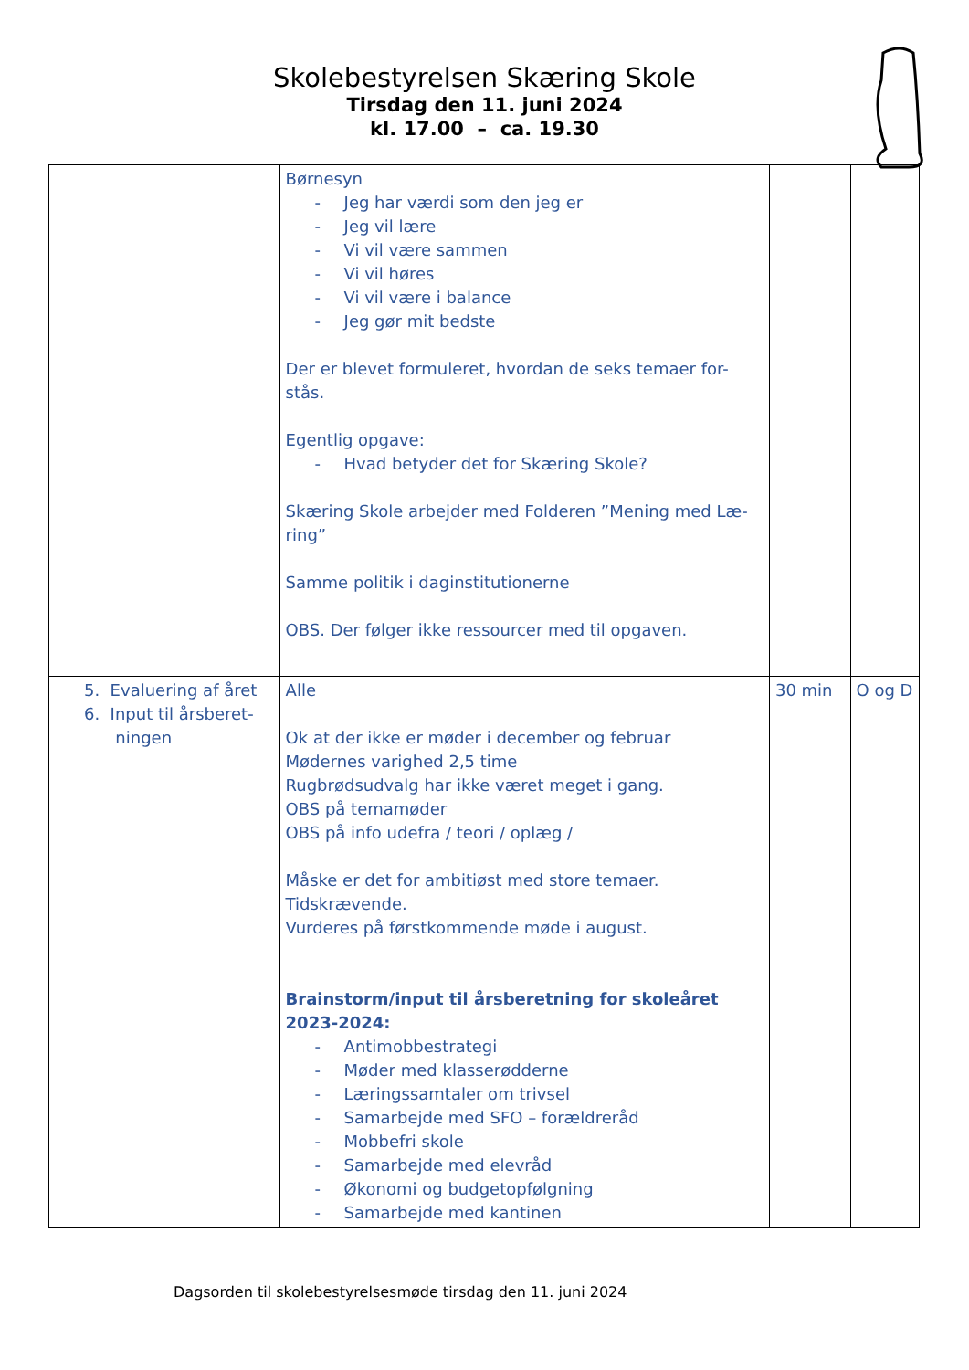Skolebestyrelsen Skæring Skole
Tirsdag den 11. juni 2024
kl. 17.00 – ca. 19.30
| | Børnesyn - Jeg har værdi som den jeg er - Jeg vil lære - Vi vil være sammen - Vi vil høres - Vi vil være i balance - Jeg gør mit bedste Der er blevet formuleret, hvordan de seks temaer for-stås. Egentlig opgave: - Hvad betyder det for Skæring Skole? Skæring Skole arbejder med Folderen ”Mening med Læ-ring” Samme politik i daginstitutionerne OBS. Der følger ikke ressourcer med til opgaven. | | |
| 5. Evaluering af året 6. Input til årsberet- ningen | Alle Ok at der ikke er møder i december og februar Mødernes varighed 2,5 time Rugbrødsudvalg har ikke været meget i gang. OBS på temamøder OBS på info udefra / teori / oplæg / Måske er det for ambitiøst med store temaer. Tidskrævende. Vurderes på førstkommende møde i august. Brainstorm/input til årsberetning for skoleåret 2023-2024: - Antimobbestrategi - Møder med klasserødderne - Læringssamtaler om trivsel - Samarbejde med SFO – forældreråd - Mobbefri skole - Samarbejde med elevråd - Økonomi og budgetopfølgning - Samarbejde med kantinen | 30 min | O og D |
Dagsorden til skolebestyrelsesmøde tirsdag den 11. juni 2024